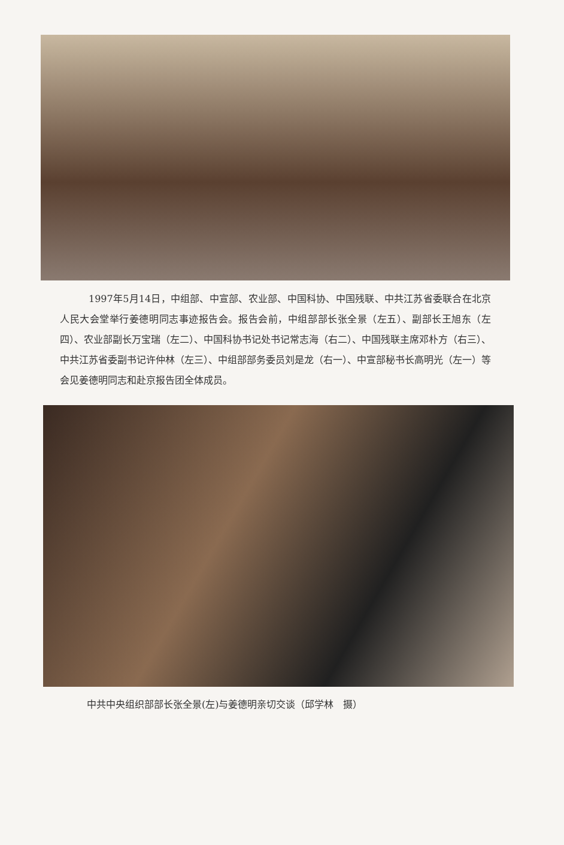1997年5月14日，中组部、中宣部、农业部、中国科协、中国残联、中共江苏省委联合在北京人民大会堂举行姜德明同志事迹报告会。报告会前，中组部部长张全景（左五）、副部长王旭东（左四）、农业部副长万宝瑞（左二）、中国科协书记处书记常志海（右二）、中国残联主席邓朴方（右三）、中共江苏省委副书记许仲林（左三）、中组部部务委员刘是龙（右一）、中宣部秘书长高明光（左一）等会见姜德明同志和赴京报告团全体成员。
中共中央组织部部长张全景(左)与姜德明亲切交谈（邱学林　摄）